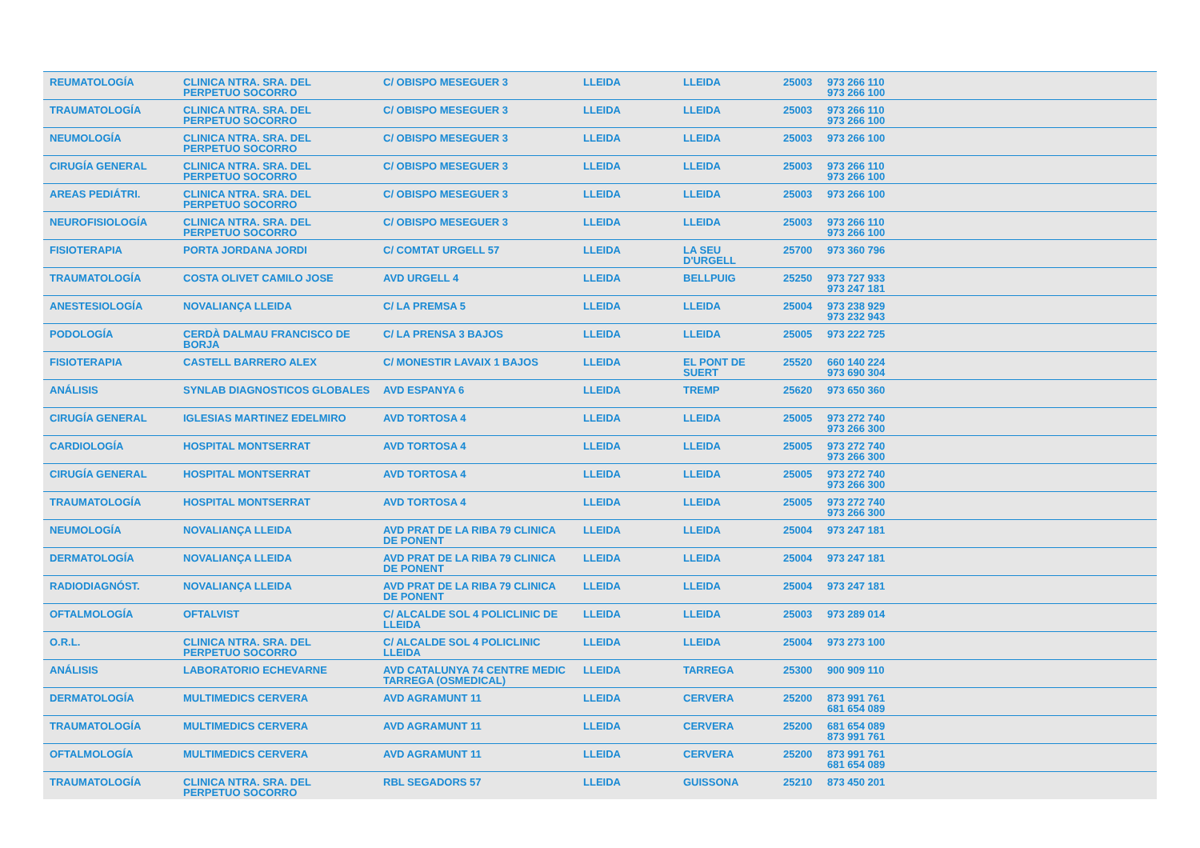| REUMATOLOGÍA | CLINICA NTRA. SRA. DEL PERPETUO SOCORRO | C/ OBISPO MESEGUER 3 | LLEIDA | LLEIDA | 25003 | 973 266 110 973 266 100 | |
| TRAUMATOLOGÍA | CLINICA NTRA. SRA. DEL PERPETUO SOCORRO | C/ OBISPO MESEGUER 3 | LLEIDA | LLEIDA | 25003 | 973 266 110 973 266 100 | |
| NEUMOLOGÍA | CLINICA NTRA. SRA. DEL PERPETUO SOCORRO | C/ OBISPO MESEGUER 3 | LLEIDA | LLEIDA | 25003 | 973 266 100 | |
| CIRUGÍA GENERAL | CLINICA NTRA. SRA. DEL PERPETUO SOCORRO | C/ OBISPO MESEGUER 3 | LLEIDA | LLEIDA | 25003 | 973 266 110 973 266 100 | |
| AREAS PEDIÁTRI. | CLINICA NTRA. SRA. DEL PERPETUO SOCORRO | C/ OBISPO MESEGUER 3 | LLEIDA | LLEIDA | 25003 | 973 266 100 | |
| NEUROFISIOLOGÍA | CLINICA NTRA. SRA. DEL PERPETUO SOCORRO | C/ OBISPO MESEGUER 3 | LLEIDA | LLEIDA | 25003 | 973 266 110 973 266 100 | |
| FISIOTERAPIA | PORTA JORDANA JORDI | C/ COMTAT URGELL 57 | LLEIDA | LA SEU D'URGELL | 25700 | 973 360 796 | |
| TRAUMATOLOGÍA | COSTA OLIVET CAMILO JOSE | AVD URGELL 4 | LLEIDA | BELLPUIG | 25250 | 973 727 933 973 247 181 | |
| ANESTESIOLOGÍA | NOVALIANÇA LLEIDA | C/ LA PREMSA 5 | LLEIDA | LLEIDA | 25004 | 973 238 929 973 232 943 | |
| PODOLOGÍA | CERDÀ DALMAU FRANCISCO DE BORJA | C/ LA PRENSA 3 BAJOS | LLEIDA | LLEIDA | 25005 | 973 222 725 | |
| FISIOTERAPIA | CASTELL BARRERO ALEX | C/ MONESTIR LAVAIX 1 BAJOS | LLEIDA | EL PONT DE SUERT | 25520 | 660 140 224 973 690 304 | |
| ANÁLISIS | SYNLAB DIAGNOSTICOS GLOBALES | AVD ESPANYA 6 | LLEIDA | TREMP | 25620 | 973 650 360 | |
| CIRUGÍA GENERAL | IGLESIAS MARTINEZ EDELMIRO | AVD TORTOSA 4 | LLEIDA | LLEIDA | 25005 | 973 272 740 973 266 300 | |
| CARDIOLOGÍA | HOSPITAL MONTSERRAT | AVD TORTOSA 4 | LLEIDA | LLEIDA | 25005 | 973 272 740 973 266 300 | |
| CIRUGÍA GENERAL | HOSPITAL MONTSERRAT | AVD TORTOSA 4 | LLEIDA | LLEIDA | 25005 | 973 272 740 973 266 300 | |
| TRAUMATOLOGÍA | HOSPITAL MONTSERRAT | AVD TORTOSA 4 | LLEIDA | LLEIDA | 25005 | 973 272 740 973 266 300 | |
| NEUMOLOGÍA | NOVALIANÇA LLEIDA | AVD PRAT DE LA RIBA 79 CLINICA DE PONENT | LLEIDA | LLEIDA | 25004 | 973 247 181 | |
| DERMATOLOGÍA | NOVALIANÇA LLEIDA | AVD PRAT DE LA RIBA 79 CLINICA DE PONENT | LLEIDA | LLEIDA | 25004 | 973 247 181 | |
| RADIODIAGNÓST. | NOVALIANÇA LLEIDA | AVD PRAT DE LA RIBA 79 CLINICA DE PONENT | LLEIDA | LLEIDA | 25004 | 973 247 181 | |
| OFTALMOLOGÍA | OFTALVIST | C/ ALCALDE SOL 4 POLICLINIC DE LLEIDA | LLEIDA | LLEIDA | 25003 | 973 289 014 | |
| O.R.L. | CLINICA NTRA. SRA. DEL PERPETUO SOCORRO | C/ ALCALDE SOL 4 POLICLINIC LLEIDA | LLEIDA | LLEIDA | 25004 | 973 273 100 | |
| ANÁLISIS | LABORATORIO ECHEVARNE | AVD CATALUNYA 74 CENTRE MEDIC TARREGA (OSMEDICAL) | LLEIDA | TARREGA | 25300 | 900 909 110 | |
| DERMATOLOGÍA | MULTIMEDICS CERVERA | AVD AGRAMUNT 11 | LLEIDA | CERVERA | 25200 | 873 991 761 681 654 089 | |
| TRAUMATOLOGÍA | MULTIMEDICS CERVERA | AVD AGRAMUNT 11 | LLEIDA | CERVERA | 25200 | 681 654 089 873 991 761 | |
| OFTALMOLOGÍA | MULTIMEDICS CERVERA | AVD AGRAMUNT 11 | LLEIDA | CERVERA | 25200 | 873 991 761 681 654 089 | |
| TRAUMATOLOGÍA | CLINICA NTRA. SRA. DEL PERPETUO SOCORRO | RBL SEGADORS 57 | LLEIDA | GUISSONA | 25210 | 873 450 201 | |